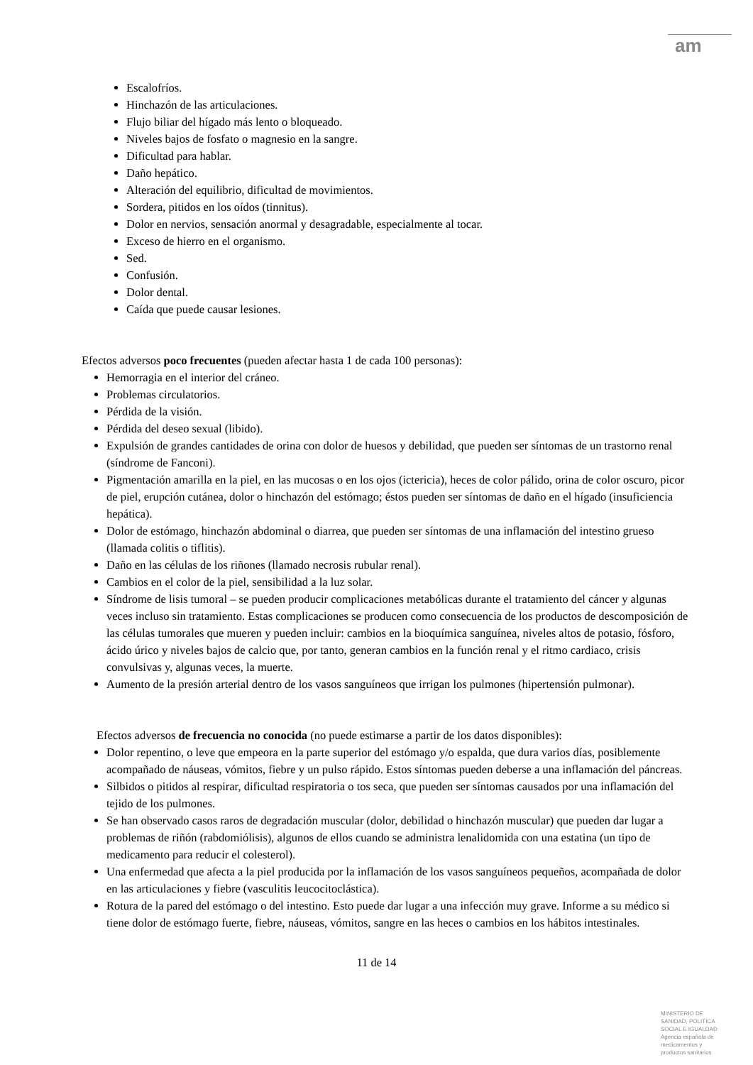am
Escalofríos.
Hinchazón de las articulaciones.
Flujo biliar del hígado más lento o bloqueado.
Niveles bajos de fosfato o magnesio en la sangre.
Dificultad para hablar.
Daño hepático.
Alteración del equilibrio, dificultad de movimientos.
Sordera, pitidos en los oídos (tinnitus).
Dolor en nervios, sensación anormal y desagradable, especialmente al tocar.
Exceso de hierro en el organismo.
Sed.
Confusión.
Dolor dental.
Caída que puede causar lesiones.
Efectos adversos poco frecuentes (pueden afectar hasta 1 de cada 100 personas):
Hemorragia en el interior del cráneo.
Problemas circulatorios.
Pérdida de la visión.
Pérdida del deseo sexual (libido).
Expulsión de grandes cantidades de orina con dolor de huesos y debilidad, que pueden ser síntomas de un trastorno renal (síndrome de Fanconi).
Pigmentación amarilla en la piel, en las mucosas o en los ojos (ictericia), heces de color pálido, orina de color oscuro, picor de piel, erupción cutánea, dolor o hinchazón del estómago; éstos pueden ser síntomas de daño en el hígado (insuficiencia hepática).
Dolor de estómago, hinchazón abdominal o diarrea, que pueden ser síntomas de una inflamación del intestino grueso (llamada colitis o tiflitis).
Daño en las células de los riñones (llamado necrosis rubular renal).
Cambios en el color de la piel, sensibilidad a la luz solar.
Síndrome de lisis tumoral – se pueden producir complicaciones metabólicas durante el tratamiento del cáncer y algunas veces incluso sin tratamiento. Estas complicaciones se producen como consecuencia de los productos de descomposición de las células tumorales que mueren y pueden incluir: cambios en la bioquímica sanguínea, niveles altos de potasio, fósforo, ácido úrico y niveles bajos de calcio que, por tanto, generan cambios en la función renal y el ritmo cardiaco, crisis convulsivas y, algunas veces, la muerte.
Aumento de la presión arterial dentro de los vasos sanguíneos que irrigan los pulmones (hipertensión pulmonar).
Efectos adversos de frecuencia no conocida (no puede estimarse a partir de los datos disponibles):
Dolor repentino, o leve que empeora en la parte superior del estómago y/o espalda, que dura varios días, posiblemente acompañado de náuseas, vómitos, fiebre y un pulso rápido. Estos síntomas pueden deberse a una inflamación del páncreas.
Silbidos o pitidos al respirar, dificultad respiratoria o tos seca, que pueden ser síntomas causados por una inflamación del tejido de los pulmones.
Se han observado casos raros de degradación muscular (dolor, debilidad o hinchazón muscular) que pueden dar lugar a problemas de riñón (rabdomiólisis), algunos de ellos cuando se administra lenalidomida con una estatina (un tipo de medicamento para reducir el colesterol).
Una enfermedad que afecta a la piel producida por la inflamación de los vasos sanguíneos pequeños, acompañada de dolor en las articulaciones y fiebre (vasculitis leucocitoclástica).
Rotura de la pared del estómago o del intestino. Esto puede dar lugar a una infección muy grave. Informe a su médico si tiene dolor de estómago fuerte, fiebre, náuseas, vómitos, sangre en las heces o cambios en los hábitos intestinales.
11 de 14
MINISTERIO DE SANIDAD, POLITICA SOCIAL E IGUALDAD
Agencia española de medicamentos y productos sanitarios